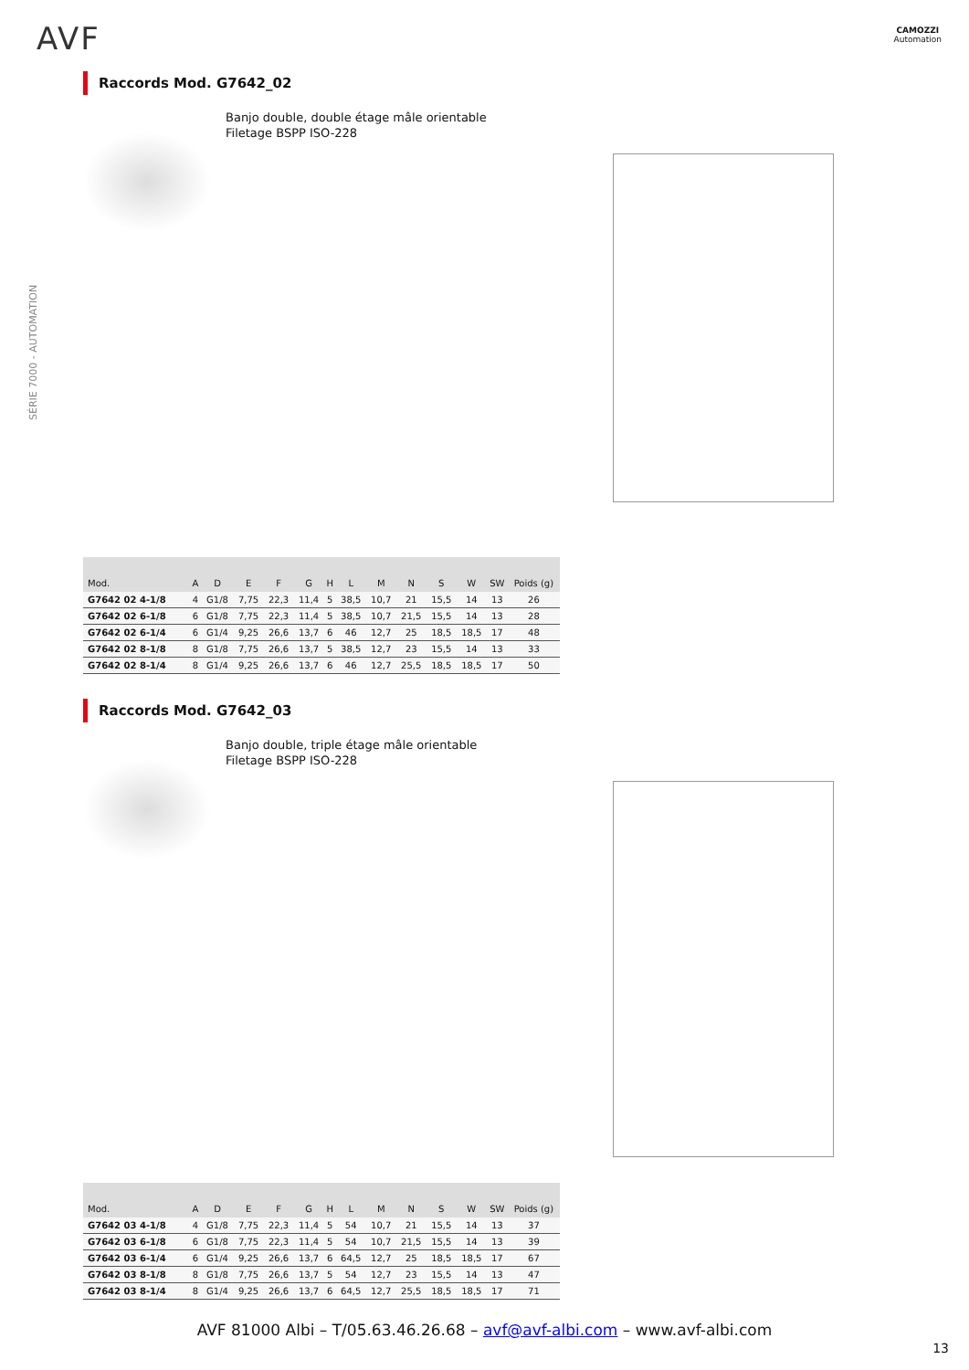AVF
CAMOZZI
Automation
SÉRIE 7000 - AUTOMATION
Raccords Mod. G7642_02
Banjo double, double étage mâle orientable
Filetage BSPP ISO-228
| Mod. | A | D | E | F | G | H | L | M | N | S | W | SW | Poids (g) |
| --- | --- | --- | --- | --- | --- | --- | --- | --- | --- | --- | --- | --- | --- |
| G7642 02 4-1/8 | 4 | G1/8 | 7,75 | 22,3 | 11,4 | 5 | 38,5 | 10,7 | 21 | 15,5 | 14 | 13 | 26 |
| G7642 02 6-1/8 | 6 | G1/8 | 7,75 | 22,3 | 11,4 | 5 | 38,5 | 10,7 | 21,5 | 15,5 | 14 | 13 | 28 |
| G7642 02 6-1/4 | 6 | G1/4 | 9,25 | 26,6 | 13,7 | 6 | 46 | 12,7 | 25 | 18,5 | 18,5 | 17 | 48 |
| G7642 02 8-1/8 | 8 | G1/8 | 7,75 | 26,6 | 13,7 | 5 | 38,5 | 12,7 | 23 | 15,5 | 14 | 13 | 33 |
| G7642 02 8-1/4 | 8 | G1/4 | 9,25 | 26,6 | 13,7 | 6 | 46 | 12,7 | 25,5 | 18,5 | 18,5 | 17 | 50 |
Raccords Mod. G7642_03
Banjo double, triple étage mâle orientable
Filetage BSPP ISO-228
| Mod. | A | D | E | F | G | H | L | M | N | S | W | SW | Poids (g) |
| --- | --- | --- | --- | --- | --- | --- | --- | --- | --- | --- | --- | --- | --- |
| G7642 03 4-1/8 | 4 | G1/8 | 7,75 | 22,3 | 11,4 | 5 | 54 | 10,7 | 21 | 15,5 | 14 | 13 | 37 |
| G7642 03 6-1/8 | 6 | G1/8 | 7,75 | 22,3 | 11,4 | 5 | 54 | 10,7 | 21,5 | 15,5 | 14 | 13 | 39 |
| G7642 03 6-1/4 | 6 | G1/4 | 9,25 | 26,6 | 13,7 | 6 | 64,5 | 12,7 | 25 | 18,5 | 18,5 | 17 | 67 |
| G7642 03 8-1/8 | 8 | G1/8 | 7,75 | 26,6 | 13,7 | 5 | 54 | 12,7 | 23 | 15,5 | 14 | 13 | 47 |
| G7642 03 8-1/4 | 8 | G1/4 | 9,25 | 26,6 | 13,7 | 6 | 64,5 | 12,7 | 25,5 | 18,5 | 18,5 | 17 | 71 |
AVF 81000 Albi – T/05.63.46.26.68 – avf@avf-albi.com – www.avf-albi.com
13